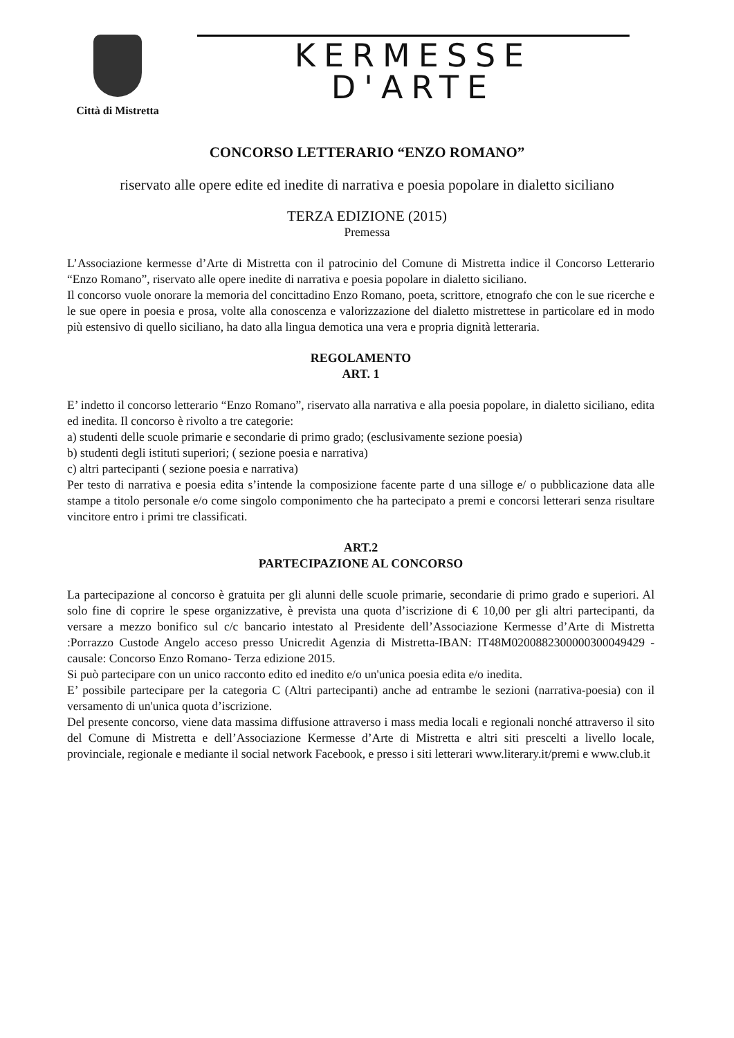Città di Mistretta
KERMESSE
D'ARTE
CONCORSO LETTERARIO “ENZO ROMANO”
riservato alle opere edite ed inedite di narrativa e poesia popolare in dialetto siciliano
TERZA EDIZIONE (2015)
Premessa
L’Associazione kermesse d’Arte di Mistretta con il patrocinio del Comune di Mistretta indice il Concorso Letterario “Enzo Romano”, riservato alle opere inedite di narrativa e poesia popolare in dialetto siciliano.
Il concorso vuole onorare la memoria del concittadino Enzo Romano, poeta, scrittore, etnografo che con le sue ricerche e le sue opere in poesia e prosa, volte alla conoscenza e valorizzazione del dialetto mistrettese in particolare ed in modo più estensivo di quello siciliano, ha dato alla lingua demotica una vera e propria dignità letteraria.
REGOLAMENTO
ART. 1
E’ indetto il concorso letterario “Enzo Romano”, riservato alla narrativa e alla poesia popolare, in dialetto siciliano, edita ed inedita. Il concorso è rivolto a tre categorie:
a) studenti delle scuole primarie e secondarie di primo grado; (esclusivamente sezione poesia)
b) studenti degli istituti superiori; ( sezione poesia e narrativa)
c) altri partecipanti ( sezione poesia e narrativa)
Per testo di narrativa e poesia edita s’intende la composizione facente parte d una silloge e/ o pubblicazione data alle stampe a titolo personale e/o come singolo componimento che ha partecipato a premi e concorsi letterari senza risultare vincitore entro i primi tre classificati.
ART.2
PARTECIPAZIONE AL CONCORSO
La partecipazione al concorso è gratuita per gli alunni delle scuole primarie, secondarie di primo grado e superiori. Al solo fine di coprire le spese organizzative, è prevista una quota d’iscrizione di € 10,00 per gli altri partecipanti, da versare a mezzo bonifico sul c/c bancario intestato al Presidente dell’Associazione Kermesse d’Arte di Mistretta :Porrazzo Custode Angelo acceso presso Unicredit Agenzia di Mistretta-IBAN: IT48M0200882300000300049429 - causale: Concorso Enzo Romano- Terza edizione 2015.
Si può partecipare con un unico racconto edito ed inedito e/o un'unica poesia edita e/o inedita.
E’ possibile partecipare per la categoria C (Altri partecipanti) anche ad entrambe le sezioni (narrativa-poesia) con il versamento di un'unica quota d’iscrizione.
Del presente concorso, viene data massima diffusione attraverso i mass media locali e regionali nonché attraverso il sito del Comune di Mistretta e dell’Associazione Kermesse d’Arte di Mistretta e altri siti prescelti a livello locale, provinciale, regionale e mediante il social network Facebook, e presso i siti letterari www.literary.it/premi e www.club.it